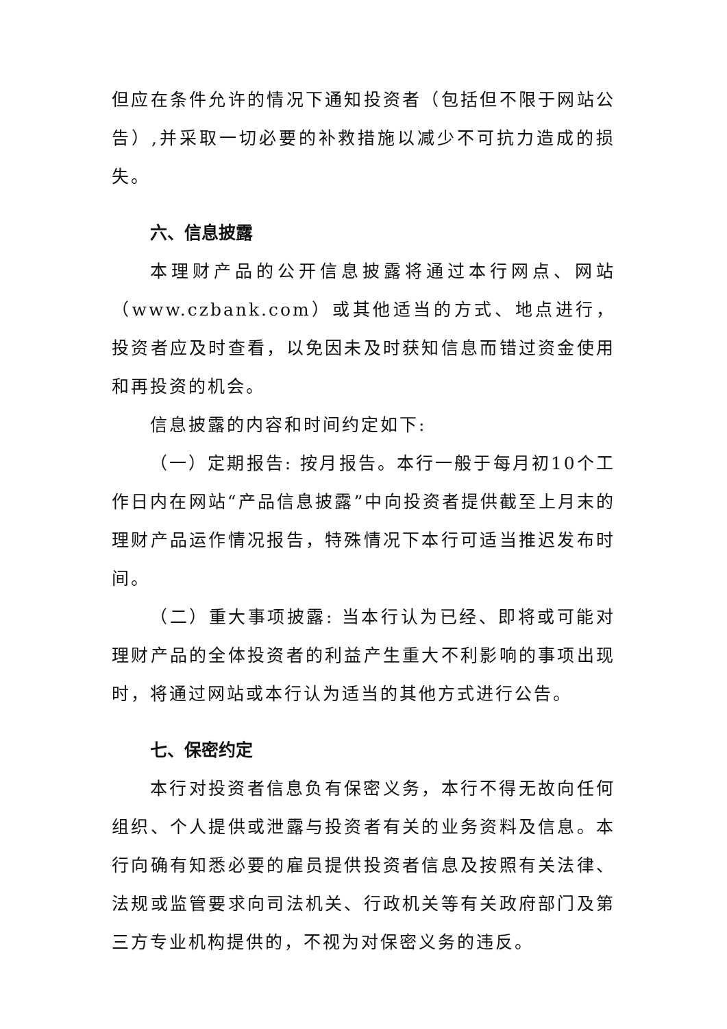但应在条件允许的情况下通知投资者（包括但不限于网站公告）,并采取一切必要的补救措施以减少不可抗力造成的损失。
六、信息披露
本理财产品的公开信息披露将通过本行网点、网站（www.czbank.com）或其他适当的方式、地点进行，投资者应及时查看，以免因未及时获知信息而错过资金使用和再投资的机会。
信息披露的内容和时间约定如下:
（一）定期报告: 按月报告。本行一般于每月初10个工作日内在网站“产品信息披露”中向投资者提供截至上月末的理财产品运作情况报告，特殊情况下本行可适当推迟发布时间。
（二）重大事项披露: 当本行认为已经、即将或可能对理财产品的全体投资者的利益产生重大不利影响的事项出现时，将通过网站或本行认为适当的其他方式进行公告。
七、保密约定
本行对投资者信息负有保密义务，本行不得无故向任何组织、个人提供或泄露与投资者有关的业务资料及信息。本行向确有知悉必要的雇员提供投资者信息及按照有关法律、法规或监管要求向司法机关、行政机关等有关政府部门及第三方专业机构提供的，不视为对保密义务的违反。